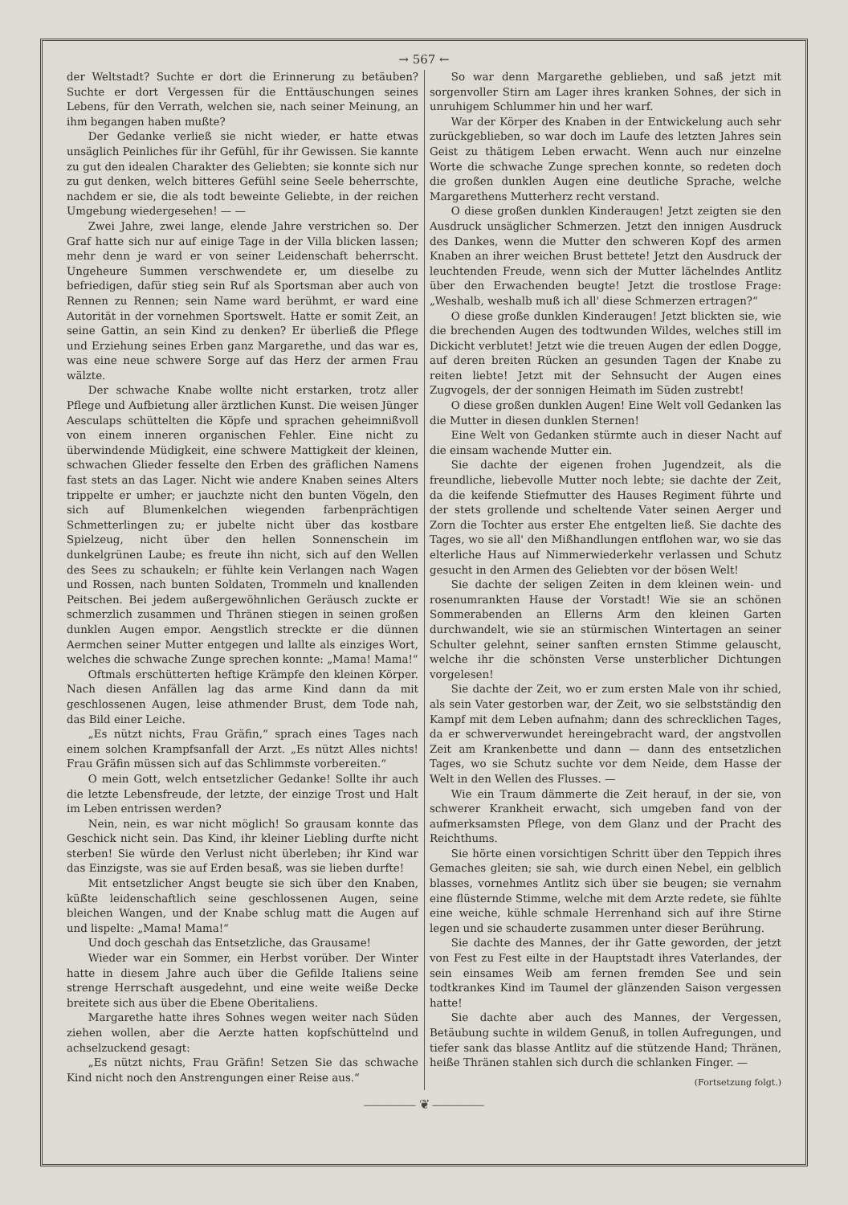→ 567 ←
der Weltstadt? Suchte er dort die Erinnerung zu betäuben? Suchte er dort Vergessen für die Enttäuschungen seines Lebens, für den Verrath, welchen sie, nach seiner Meinung, an ihm begangen haben mußte?
Der Gedanke verließ sie nicht wieder, er hatte etwas unsäglich Peinliches für ihr Gefühl, für ihr Gewissen. Sie kannte zu gut den idealen Charakter des Geliebten; sie konnte sich nur zu gut denken, welch bitteres Gefühl seine Seele beherrschte, nachdem er sie, die als todt beweinte Geliebte, in der reichen Umgebung wiedergesehen! — —
Zwei Jahre, zwei lange, elende Jahre verstrichen so. Der Graf hatte sich nur auf einige Tage in der Villa blicken lassen; mehr denn je ward er von seiner Leidenschaft beherrscht. Ungeheure Summen verschwendete er, um dieselbe zu befriedigen, dafür stieg sein Ruf als Sportsman aber auch von Rennen zu Rennen; sein Name ward berühmt, er ward eine Autorität in der vornehmen Sportswelt. Hatte er somit Zeit, an seine Gattin, an sein Kind zu denken? Er überließ die Pflege und Erziehung seines Erben ganz Margarethe, und das war es, was eine neue schwere Sorge auf das Herz der armen Frau wälzte.
Der schwache Knabe wollte nicht erstarken, trotz aller Pflege und Aufbietung aller ärztlichen Kunst. Die weisen Jünger Aesculaps schüttelten die Köpfe und sprachen geheimnißvoll von einem inneren organischen Fehler. Eine nicht zu überwindende Müdigkeit, eine schwere Mattigkeit der kleinen, schwachen Glieder fesselte den Erben des gräflichen Namens fast stets an das Lager. Nicht wie andere Knaben seines Alters trippelte er umher; er jauchzte nicht den bunten Vögeln, den sich auf Blumenkelchen wiegenden farbenprächtigen Schmetterlingen zu; er jubelte nicht über das kostbare Spielzeug, nicht über den hellen Sonnenschein im dunkelgrünen Laube; es freute ihn nicht, sich auf den Wellen des Sees zu schaukeln; er fühlte kein Verlangen nach Wagen und Rossen, nach bunten Soldaten, Trommeln und knallenden Peitschen. Bei jedem außergewöhnlichen Geräusch zuckte er schmerzlich zusammen und Thränen stiegen in seinen großen dunklen Augen empor. Aengstlich streckte er die dünnen Aermchen seiner Mutter entgegen und lallte als einziges Wort, welches die schwache Zunge sprechen konnte: „Mama! Mama!“
Oftmals erschütterten heftige Krämpfe den kleinen Körper. Nach diesen Anfällen lag das arme Kind dann da mit geschlossenen Augen, leise athmender Brust, dem Tode nah, das Bild einer Leiche.
„Es nützt nichts, Frau Gräfin,“ sprach eines Tages nach einem solchen Krampfsanfall der Arzt. „Es nützt Alles nichts! Frau Gräfin müssen sich auf das Schlimmste vorbereiten.“
O mein Gott, welch entsetzlicher Gedanke! Sollte ihr auch die letzte Lebensfreude, der letzte, der einzige Trost und Halt im Leben entrissen werden?
Nein, nein, es war nicht möglich! So grausam konnte das Geschick nicht sein. Das Kind, ihr kleiner Liebling durfte nicht sterben! Sie würde den Verlust nicht überleben; ihr Kind war das Einzigste, was sie auf Erden besaß, was sie lieben durfte!
Mit entsetzlicher Angst beugte sie sich über den Knaben, küßte leidenschaftlich seine geschlossenen Augen, seine bleichen Wangen, und der Knabe schlug matt die Augen auf und lispelte: „Mama! Mama!“
Und doch geschah das Entsetzliche, das Grausame!
Wieder war ein Sommer, ein Herbst vorüber. Der Winter hatte in diesem Jahre auch über die Gefilde Italiens seine strenge Herrschaft ausgedehnt, und eine weite weiße Decke breitete sich aus über die Ebene Oberitaliens.
Margarethe hatte ihres Sohnes wegen weiter nach Süden ziehen wollen, aber die Aerzte hatten kopfschüttelnd und achselzuckend gesagt:
„Es nützt nichts, Frau Gräfin! Setzen Sie das schwache Kind nicht noch den Anstrengungen einer Reise aus.“
So war denn Margarethe geblieben, und saß jetzt mit sorgenvoller Stirn am Lager ihres kranken Sohnes, der sich in unruhigem Schlummer hin und her warf.
War der Körper des Knaben in der Entwickelung auch sehr zurückgeblieben, so war doch im Laufe des letzten Jahres sein Geist zu thätigem Leben erwacht. Wenn auch nur einzelne Worte die schwache Zunge sprechen konnte, so redeten doch die großen dunklen Augen eine deutliche Sprache, welche Margarethens Mutterherz recht verstand.
O diese großen dunklen Kinderaugen! Jetzt zeigten sie den Ausdruck unsäglicher Schmerzen. Jetzt den innigen Ausdruck des Dankes, wenn die Mutter den schweren Kopf des armen Knaben an ihrer weichen Brust bettete! Jetzt den Ausdruck der leuchtenden Freude, wenn sich der Mutter lächelndes Antlitz über den Erwachenden beugte! Jetzt die trostlose Frage: „Weshalb, weshalb muß ich all' diese Schmerzen ertragen?“
O diese große dunklen Kinderaugen! Jetzt blickten sie, wie die brechenden Augen des todtwunden Wildes, welches still im Dickicht verblutet! Jetzt wie die treuen Augen der edlen Dogge, auf deren breiten Rücken an gesunden Tagen der Knabe zu reiten liebte! Jetzt mit der Sehnsucht der Augen eines Zugvogels, der der sonnigen Heimath im Süden zustrebt!
O diese großen dunklen Augen! Eine Welt voll Gedanken las die Mutter in diesen dunklen Sternen!
Eine Welt von Gedanken stürmte auch in dieser Nacht auf die einsam wachende Mutter ein.
Sie dachte der eigenen frohen Jugendzeit, als die freundliche, liebevolle Mutter noch lebte; sie dachte der Zeit, da die keifende Stiefmutter des Hauses Regiment führte und der stets grollende und scheltende Vater seinen Aerger und Zorn die Tochter aus erster Ehe entgelten ließ. Sie dachte des Tages, wo sie all' den Mißhandlungen entflohen war, wo sie das elterliche Haus auf Nimmerwiederkehr verlassen und Schutz gesucht in den Armen des Geliebten vor der bösen Welt!
Sie dachte der seligen Zeiten in dem kleinen wein- und rosenumrankten Hause der Vorstadt! Wie sie an schönen Sommerabenden an Ellerns Arm den kleinen Garten durchwandelt, wie sie an stürmischen Wintertagen an seiner Schulter gelehnt, seiner sanften ernsten Stimme gelauscht, welche ihr die schönsten Verse unsterblicher Dichtungen vorgelesen!
Sie dachte der Zeit, wo er zum ersten Male von ihr schied, als sein Vater gestorben war, der Zeit, wo sie selbstständig den Kampf mit dem Leben aufnahm; dann des schrecklichen Tages, da er schwerverwundet hereingebracht ward, der angstvollen Zeit am Krankenbette und dann — dann des entsetzlichen Tages, wo sie Schutz suchte vor dem Neide, dem Hasse der Welt in den Wellen des Flusses. —
Wie ein Traum dämmerte die Zeit herauf, in der sie, von schwerer Krankheit erwacht, sich umgeben fand von der aufmerksamsten Pflege, von dem Glanz und der Pracht des Reichthums.
Sie hörte einen vorsichtigen Schritt über den Teppich ihres Gemaches gleiten; sie sah, wie durch einen Nebel, ein gelblich blasses, vornehmes Antlitz sich über sie beugen; sie vernahm eine flüsternde Stimme, welche mit dem Arzte redete, sie fühlte eine weiche, kühle schmale Herrenhand sich auf ihre Stirne legen und sie schauderte zusammen unter dieser Berührung.
Sie dachte des Mannes, der ihr Gatte geworden, der jetzt von Fest zu Fest eilte in der Hauptstadt ihres Vaterlandes, der sein einsames Weib am fernen fremden See und sein todtkrankes Kind im Taumel der glänzenden Saison vergessen hatte!
Sie dachte aber auch des Mannes, der Vergessen, Betäubung suchte in wildem Genuß, in tollen Aufregungen, und tiefer sank das blasse Antlitz auf die stützende Hand; Thränen, heiße Thränen stahlen sich durch die schlanken Finger. —
(Fortsetzung folgt.)
———— ❦ ————